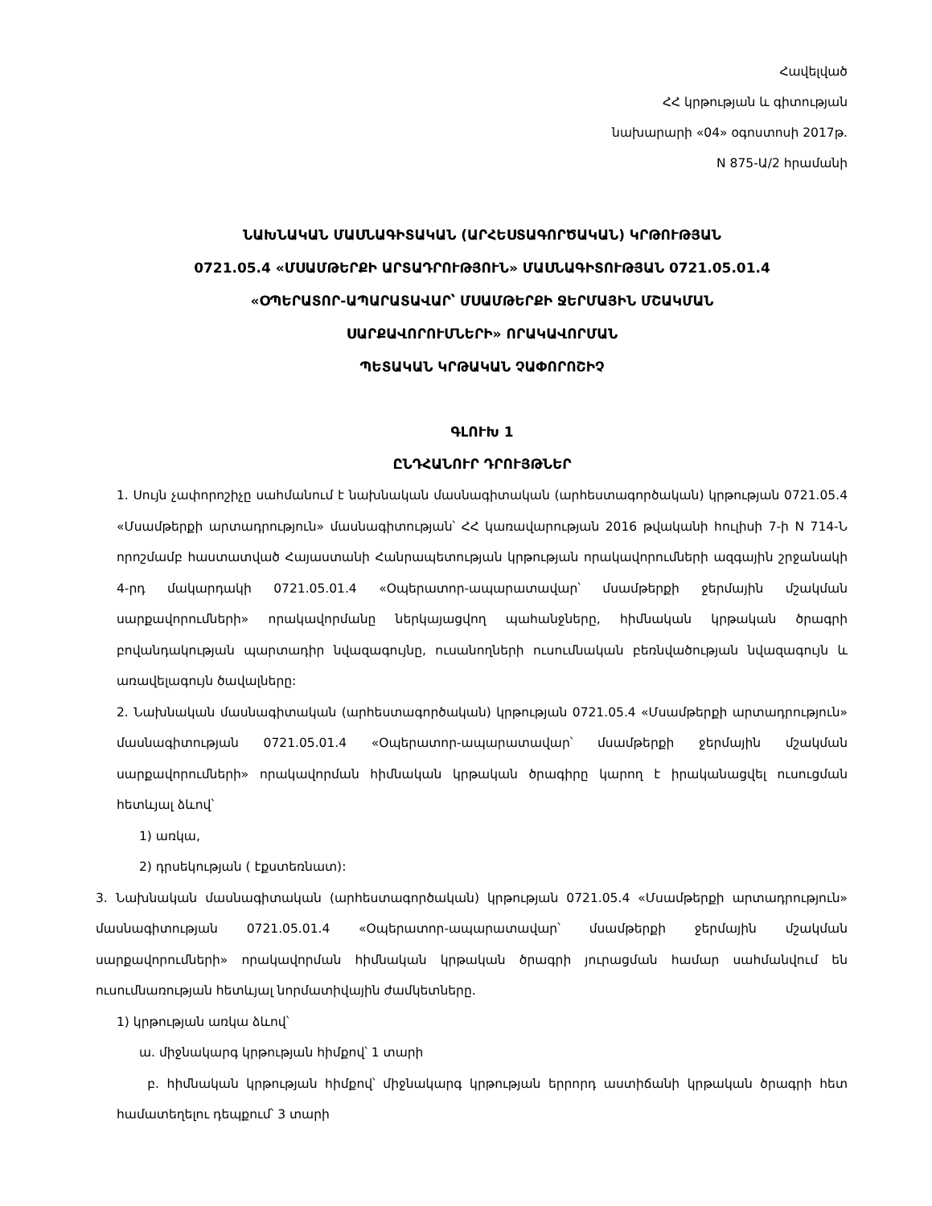Հավելված
ՀՀ կրթության և գիտության
նախարարի «04» օգոստոսի 2017թ.
N 875-Ա/2 հրամանի
ՆԱԽՆԱԿԱՆ ՄԱՍՆԱԳԻՏԱԿԱՆ (ԱՐՀԵՍՏԱԳՈՐԾԱԿԱՆ) ԿՐԹՈՒԹՅԱՆ
0721.05.4 «ՄՍԱՄԹԵՐՔԻ ԱՐՏԱԴՐՈՒԹՅՈՒՆ» ՄԱՍՆԱԳԻՏՈՒԹՅԱՆ 0721.05.01.4
«ՕՊԵՐԱՏՈՐ-ԱՊԱՐԱՏԱՎԱՐ՝ ՄՍԱՄԹԵՐՔԻ ՋԵՐՄԱՅԻՆ ՄՇԱԿՄԱՆ
ՍԱՐՔԱՎՈՐՈՒՄՆԵՐԻ» ՈՐԱԿԱՎՈՐՄԱՆ
ՊԵՏԱԿԱՆ ԿՐԹԱԿԱՆ ՉԱՓՈՐՈՇԻՉ
ԳԼՈՒԽ 1
ԸՆԴՀԱՆՈՒՐ ԴՐՈՒՅԹՆԵՐ
1. Սույն չափորոշիչը սահմանում է նախնական մասնագիտական (արհեստագործական) կրթության 0721.05.4 «Մսամթերքի արտադրություն» մասնագիտության՝ ՀՀ կառավարության 2016 թվականի հուլիսի 7-ի N 714-Ն որոշմամբ հաստատված Հայաստանի Հանրապետության կրթության որակավորումների ազգային շրջանակի 4-րդ մակարդակի 0721.05.01.4 «Օպերատոր-ապարատավար՝ մսամթերքի ջերմային մշակման սարքավորումների» որակավորմանը ներկայացվող պահանջները, հիմնական կրթական ծրագրի բովանդակության պարտադիր նվազագույնը, ուսանողների ուսումնական բեռնվածության նվազագույն և առավելագույն ծավալները:
2. Նախնական մասնագիտական (արհեստագործական) կրթության 0721.05.4 «Մսամթերքի արտադրություն» մասնագիտության 0721.05.01.4 «Օպերատոր-ապարատավար՝ մսամթերքի ջերմային մշակման սարքավորումների» որակավորման հիմնական կրթական ծրագիրը կարող է իրականացվել ուսուցման հետևյալ ձևով՝
1) առկա,
2) դրսեկության ( էքստեռնատ):
3. Նախնական մասնագիտական (արհեստագործական) կրթության 0721.05.4 «Մսամթերքի արտադրություն» մասնագիտության 0721.05.01.4 «Օպերատոր-ապարատավար՝ մսամթերքի ջերմային մշակման սարքավորումների» որակավորման հիմնական կրթական ծրագրի յուրացման համար սահմանվում են ուսումնառության հետևյալ նորմատիվային ժամկետները.
1) կրթության առկա ձևով՝
ա. միջնակարգ կրթության հիմքով՝ 1 տարի
բ. հիմնական կրթության հիմքով՝ միջնակարգ կրթության երրորդ աստիճանի կրթական ծրագրի հետ համատեղելու դեպքում՝ 3 տարի